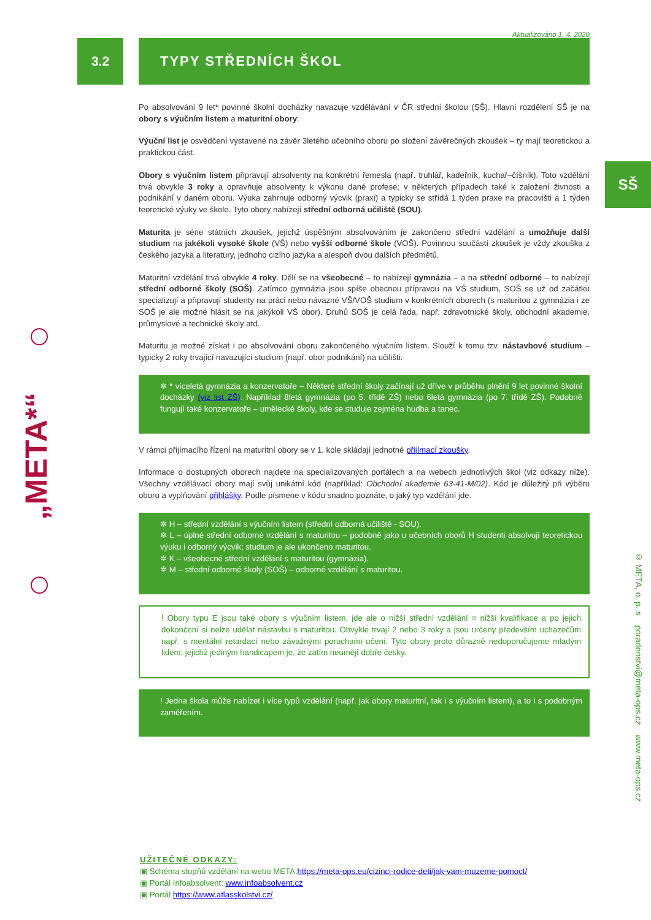„META*“
SŠ
© META, o. p. s poradenstvi@meta-ops.cz www.meta-ops.cz
Aktualizováno 1. 4. 2020
3.2 TYPY STŘEDNÍCH ŠKOL
Po absolvování 9 let* povinné školní docházky navazuje vzdělávání v ČR střední školou (SŠ). Hlavní rozdělení SŠ je na obory s výučním listem a maturitní obory.
Výuční list je osvědčení vystavené na závěr 3letého učebního oboru po složení závěrečných zkoušek – ty mají teoretickou a praktickou část.
Obory s výučním listem připravují absolventy na konkrétní řemesla (např. truhlář, kadeřník, kuchař–číšník). Toto vzdělání trvá obvykle 3 roky a opravňuje absolventy k výkonu dané profese; v některých případech také k založení živnosti a podnikání v daném oboru. Výuka zahrnuje odborný výcvik (praxi) a typicky se střídá 1 týden praxe na pracovišti a 1 týden teoretické výuky ve škole. Tyto obory nabízejí střední odborná učiliště (SOU).
Maturita je série státních zkoušek, jejichž úspěšným absolvováním je zakončeno střední vzdělání a umožňuje další studium na jakékoli vysoké škole (VŠ) nebo vyšší odborné škole (VOŠ). Povinnou součástí zkoušek je vždy zkouška z českého jazyka a literatury, jednoho cizího jazyka a alespoň dvou dalších předmětů.
Maturitní vzdělání trvá obvykle 4 roky. Dělí se na všeobecné – to nabízejí gymnázia – a na střední odborné – to nabízejí střední odborné školy (SOŠ). Zatímco gymnázia jsou spíše obecnou přípravou na VŠ studium, SOŠ se už od začátku specializují a připravují studenty na práci nebo návazné VŠ/VOŠ studium v konkrétních oborech (s maturitou z gymnázia i ze SOŠ je ale možné hlásit se na jakýkoli VŠ obor). Druhů SOŠ je celá řada, např. zdravotnické školy, obchodní akademie, průmyslové a technické školy atd.
Maturitu je možné získat i po absolvování oboru zakončeného výučním listem. Slouží k tomu tzv. nástavbové studium – typicky 2 roky trvající navazující studium (např. obor podnikání) na učilišti.
✲ * víceletá gymnázia a konzervatoře – Některé střední školy začínají už dříve v průběhu plnění 9 let povinné školní docházky (viz list ZŠ). Například 8letá gymnázia (po 5. třídě ZŠ) nebo 6letá gymnázia (po 7. třídě ZŠ). Podobně fungují také konzervatoře – umělecké školy, kde se studuje zejména hudba a tanec.
V rámci přijímacího řízení na maturitní obory se v 1. kole skládají jednotné přijímací zkoušky.
Informace o dostupných oborech najdete na specializovaných portálech a na webech jednotlivých škol (viz odkazy níže). Všechny vzdělávací obory mají svůj unikátní kód (například: Obchodní akademie 63-41-M/02). Kód je důležitý při výběru oboru a vyplňování přihlášky. Podle písmene v kódu snadno poznáte, o jaký typ vzdělání jde.
✲ H – střední vzdělání s výučním listem (střední odborná učiliště - SOU).
✲ L – úplné střední odborné vzdělání s maturitou – podobně jako u učebních oborů H studenti absolvují teoretickou výuku i odborný výcvik; studium je ale ukončeno maturitou.
✲ K – všeobecné střední vzdělání s maturitou (gymnázia).
✲ M – střední odborné školy (SOŠ) – odborné vzdělání s maturitou.
! Obory typu E jsou také obory s výučním listem, jde ale o nižší střední vzdělání = nižší kvalifikace a po jejich dokončení si nelze udělat nástavbu s maturitou. Obvykle trvají 2 nebo 3 roky a jsou určeny především uchazečům např. s mentální retardací nebo závažnými poruchami učení. Tyto obory proto důrazně nedoporučujeme mladým lidem, jejichž jediným handicapem je, že zatím neumějí dobře česky.
! Jedna škola může nabízet i více typů vzdělání (např. jak obory maturitní, tak i s výučním listem), a to i s podobným zaměřením.
UŽITEČNÉ ODKAZY:
▣ Schéma stupňů vzdělání na webu META:https://meta-ops.eu/cizinci-rodice-deti/jak-vam-muzeme-pomoct/
▣ Portál Infoabsolvent: www.infoabsolvent.cz
▣ Portál https://www.atlasskolstvi.cz/